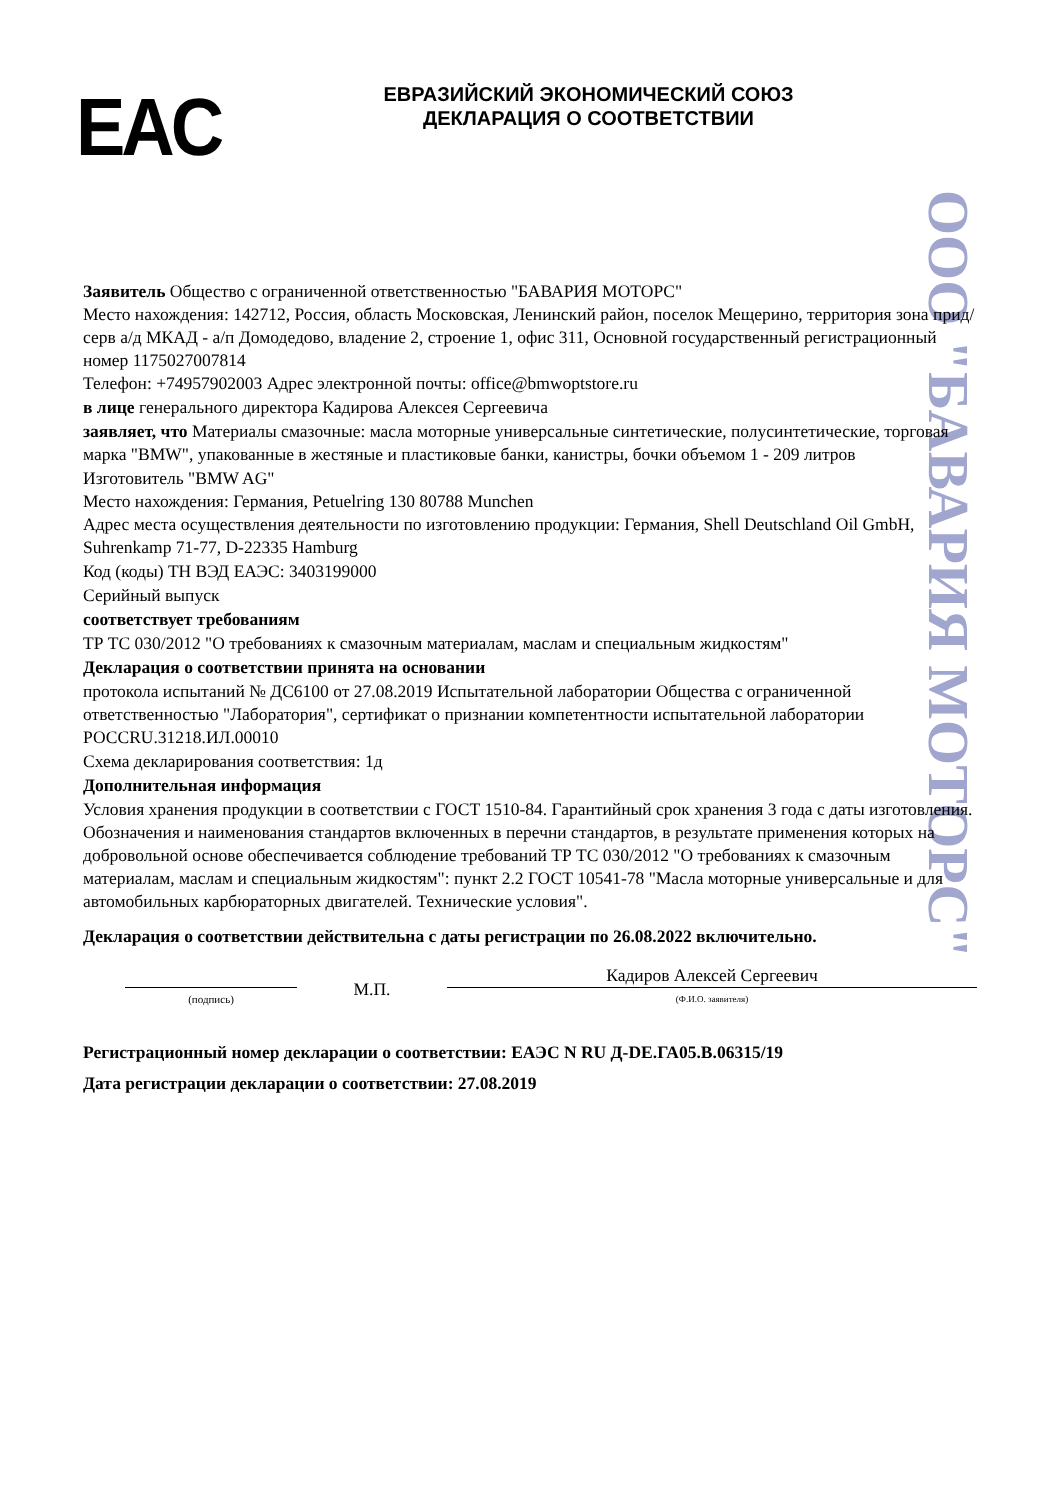EAC
ЕВРАЗИЙСКИЙ ЭКОНОМИЧЕСКИЙ СОЮЗ
ДЕКЛАРАЦИЯ О СООТВЕТСТВИИ
ООО "БАВАРИЯ МОТОРС"
Заявитель Общество с ограниченной ответственностью "БАВАРИЯ МОТОРС"
Место нахождения: 142712, Россия, область Московская, Ленинский район, поселок Мещерино, территория зона прид/серв а/д МКАД - а/п Домодедово, владение 2, строение 1, офис 311, Основной государственный регистрационный номер 1175027007814
Телефон: +74957902003 Адрес электронной почты: office@bmwoptstore.ru
в лице генерального директора Кадирова Алексея Сергеевича
заявляет, что Материалы смазочные: масла моторные универсальные синтетические, полусинтетические, торговая марка "BMW", упакованные в жестяные и пластиковые банки, канистры, бочки объемом 1 - 209 литров
Изготовитель "BMW AG"
Место нахождения: Германия, Petuelring 130 80788 Munchen
Адрес места осуществления деятельности по изготовлению продукции: Германия, Shell Deutschland Oil GmbH, Suhrenkamp 71-77, D-22335 Hamburg
Код (коды) ТН ВЭД ЕАЭС: 3403199000
Серийный выпуск
соответствует требованиям
ТР ТС 030/2012 "О требованиях к смазочным материалам, маслам и специальным жидкостям"
Декларация о соответствии принята на основании
протокола испытаний № ДС6100 от 27.08.2019 Испытательной лаборатории Общества с ограниченной ответственностью "Лаборатория", сертификат о признании компетентности испытательной лаборатории РОССRU.31218.ИЛ.00010
Схема декларирования соответствия: 1д
Дополнительная информация
Условия хранения продукции в соответствии с ГОСТ 1510-84. Гарантийный срок хранения 3 года с даты изготовления. Обозначения и наименования стандартов включенных в перечни стандартов, в результате применения которых на добровольной основе обеспечивается соблюдение требований ТР ТС 030/2012 "О требованиях к смазочным материалам, маслам и специальным жидкостям": пункт 2.2 ГОСТ 10541-78 "Масла моторные универсальные и для автомобильных карбюраторных двигателей. Технические условия".
Декларация о соответствии действительна с даты регистрации по 26.08.2022 включительно.
(подпись)
М.П.
Кадиров Алексей Сергеевич
(Ф.И.О. заявителя)
Регистрационный номер декларации о соответствии: ЕАЭС N RU Д-DE.ГА05.В.06315/19
Дата регистрации декларации о соответствии: 27.08.2019